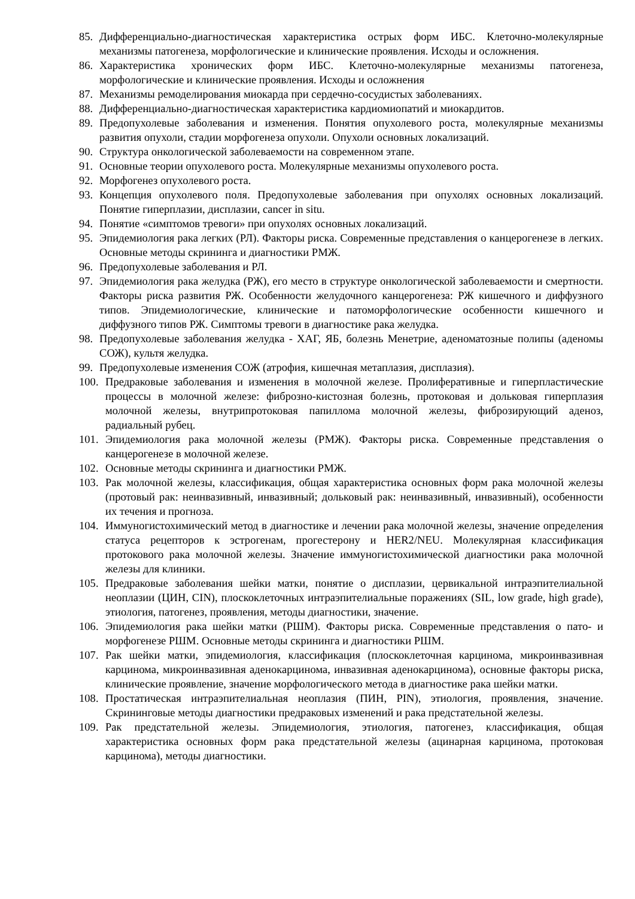85. Дифференциально-диагностическая характеристика острых форм ИБС. Клеточно-молекулярные механизмы патогенеза, морфологические и клинические проявления. Исходы и осложнения.
86. Характеристика хронических форм ИБС. Клеточно-молекулярные механизмы патогенеза, морфологические и клинические проявления. Исходы и осложнения
87. Механизмы ремоделирования миокарда при сердечно-сосудистых заболеваниях.
88. Дифференциально-диагностическая характеристика кардиомиопатий и миокардитов.
89. Предопухолевые заболевания и изменения. Понятия опухолевого роста, молекулярные механизмы развития опухоли, стадии морфогенеза опухоли. Опухоли основных локализаций.
90. Структура онкологической заболеваемости на современном этапе.
91. Основные теории опухолевого роста. Молекулярные механизмы опухолевого роста.
92. Морфогенез опухолевого роста.
93. Концепция опухолевого поля. Предопухолевые заболевания при опухолях основных локализаций. Понятие гиперплазии, дисплазии, cancer in situ.
94. Понятие «симптомов тревоги» при опухолях основных локализаций.
95. Эпидемиология рака легких (РЛ). Факторы риска. Современные представления о канцерогенезе в легких. Основные методы скрининга и диагностики РМЖ.
96. Предопухолевые заболевания и РЛ.
97. Эпидемиология рака желудка (РЖ), его место в структуре онкологической заболеваемости и смертности. Факторы риска развития РЖ. Особенности желудочного канцерогенеза: РЖ кишечного и диффузного типов. Эпидемиологические, клинические и патоморфологические особенности кишечного и диффузного типов РЖ. Симптомы тревоги в диагностике рака желудка.
98. Предопухолевые заболевания желудка - ХАГ, ЯБ, болезнь Менетрие, аденоматозные полипы (аденомы СОЖ), культя желудка.
99. Предопухолевые изменения СОЖ (атрофия, кишечная метаплазия, дисплазия).
100. Предраковые заболевания и изменения в молочной железе. Пролиферативные и гиперпластические процессы в молочной железе: фиброзно-кистозная болезнь, протоковая и дольковая гиперплазия молочной железы, внутрипротоковая папиллома молочной железы, фиброзирующий аденоз, радиальный рубец.
101. Эпидемиология рака молочной железы (РМЖ). Факторы риска. Современные представления о канцерогенезе в молочной железе.
102. Основные методы скрининга и диагностики РМЖ.
103. Рак молочной железы, классификация, общая характеристика основных форм рака молочной железы (протовый рак: неинвазивный, инвазивный; дольковый рак: неинвазивный, инвазивный), особенности их течения и прогноза.
104. Иммуногистохимический метод в диагностике и лечении рака молочной железы, значение определения статуса рецепторов к эстрогенам, прогестерону и HER2/NEU. Молекулярная классификация протокового рака молочной железы. Значение иммуногистохимической диагностики рака молочной железы для клиники.
105. Предраковые заболевания шейки матки, понятие о дисплазии, цервикальной интраэпителиальной неоплазии (ЦИН, CIN), плоскоклеточных интраэпителиальные поражениях (SIL, low grade, high grade), этиология, патогенез, проявления, методы диагностики, значение.
106. Эпидемиология рака шейки матки (РШМ). Факторы риска. Современные представления о пато- и морфогенезе РШМ. Основные методы скрининга и диагностики РШМ.
107. Рак шейки матки, эпидемиология, классификация (плоскоклеточная карцинома, микроинвазивная карцинома, микроинвазивная аденокарцинома, инвазивная аденокарцинома), основные факторы риска, клинические проявление, значение морфологического метода в диагностике рака шейки матки.
108. Простатическая интраэпителиальная неоплазия (ПИН, PIN), этиология, проявления, значение. Скрининговые методы диагностики предраковых изменений и рака предстательной железы.
109. Рак предстательной железы. Эпидемиология, этиология, патогенез, классификация, общая характеристика основных форм рака предстательной железы (ацинарная карцинома, протоковая карцинома), методы диагностики.